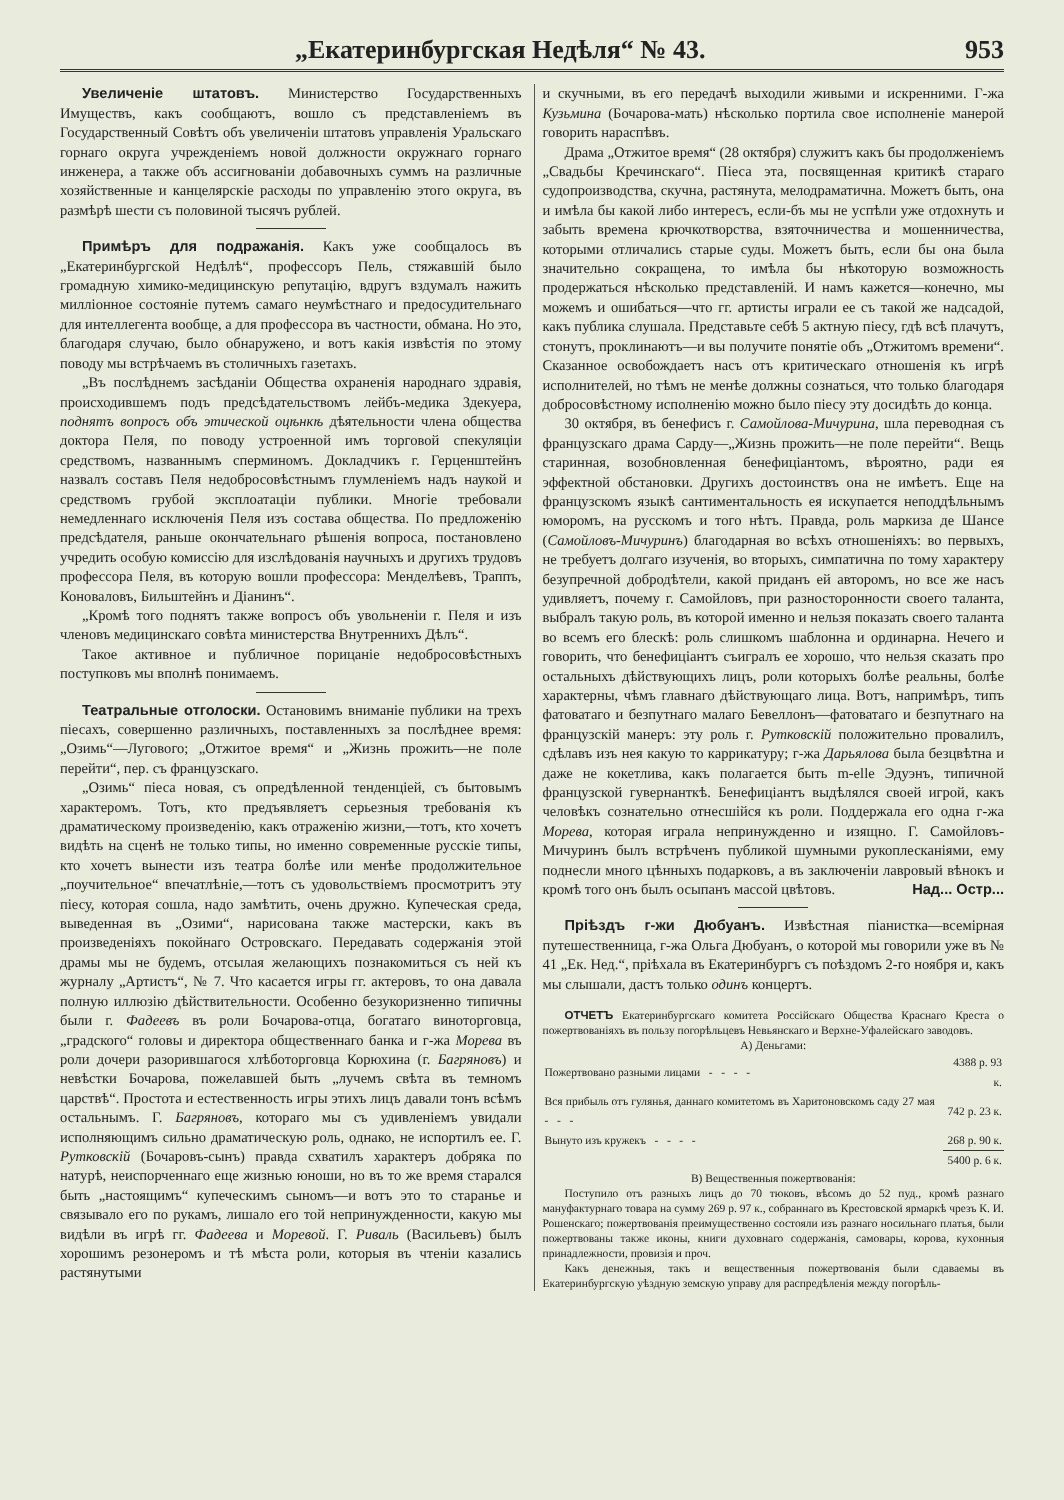„Екатеринбургская Недѣля“ № 43. 953
Увеличеніе штатовъ. Министерство Государственныхъ Имуществъ, какъ сообщаютъ, вошло съ представленіемъ въ Государственный Совѣтъ объ увеличеніи штатовъ управленія Уральскаго горнаго округа учрежденіемъ новой должности окружнаго горнаго инженера, а также объ ассигнованіи добавочныхъ суммъ на различные хозяйственные и канцелярскіе расходы по управленію этого округа, въ размѣрѣ шести съ половиной тысячъ рублей.
Примѣръ для подражанія. Какъ уже сообщалось въ „Екатеринбургской Недѣлѣ“, профессоръ Пель, стяжавшій было громадную химико-медицинскую репутацію, вдругъ вздумалъ нажить милліонное состояніе путемъ самаго неумѣстнаго и предосудительнаго для интеллегента вообще, а для профессора въ частности, обмана. Но это, благодаря случаю, было обнаружено, и вотъ какія извѣстія по этому поводу мы встрѣчаемъ въ столичныхъ газетахъ.
„Въ послѣднемъ засѣданіи Общества охраненія народнаго здравія, происходившемъ подъ предсѣдательствомъ лейбъ-медика Здекуера, поднятъ вопросъ объ этической оцѣнкѣ дѣятельности члена общества доктора Пеля, по поводу устроенной имъ торговой спекуляціи средствомъ, названнымъ сперминомъ. Докладчикъ г. Герценштейнъ назвалъ составъ Пеля недобросовѣстнымъ глумленіемъ надъ наукой и средствомъ грубой эксплоатаціи публики. Многіе требовали немедленнаго исключенія Пеля изъ состава общества. По предложенію предсѣдателя, раньше окончательнаго рѣшенія вопроса, постановлено учредить особую комиссію для изслѣдованія научныхъ и другихъ трудовъ профессора Пеля, въ которую вошли профессора: Менделѣевъ, Траппъ, Коноваловъ, Бильштейнъ и Діанинъ“.
„Кромѣ того поднятъ также вопросъ объ увольненіи г. Пеля и изъ членовъ медицинскаго совѣта министерства Внутреннихъ Дѣлъ“.
Такое активное и публичное порицаніе недобросовѣстныхъ поступковъ мы вполнѣ понимаемъ.
Театральные отголоски. Остановимъ вниманіе публики на трехъ піесахъ, совершенно различныхъ, поставленныхъ за послѣднее время: „Озимь“—Лугового; „Отжитое время“ и „Жизнь прожить—не поле перейти“, пер. съ французскаго.
„Озимь“ піеса новая, съ опредѣленной тенденціей, съ бытовымъ характеромъ. Тотъ, кто предъявляетъ серьезныя требованія къ драматическому произведенію, какъ отраженію жизни,—тотъ, кто хочетъ видѣть на сценѣ не только типы, но именно современные русскіе типы, кто хочетъ вынести изъ театра болѣе или менѣе продолжительное „поучительное“ впечатлѣніе,—тотъ съ удовольствіемъ просмотритъ эту піесу, которая сошла, надо замѣтить, очень дружно. Купеческая среда, выведенная въ „Озими“, нарисована также мастерски, какъ въ произведеніяхъ покойнаго Островскаго. Передавать содержанія этой драмы мы не будемъ, отсылая желающихъ познакомиться съ ней къ журналу „Артистъ“, № 7. Что касается игры гг. актеровъ, то она давала полную иллюзію дѣйствительности. Особенно безукоризненно типичны были г. Фадеевъ въ роли Бочарова-отца, богатаго виноторговца, „градского“ головы и директора общественнаго банка и г-жа Морева въ роли дочери разорившагося хлѣботорговца Корюхина (г. Багряновъ) и невѣстки Бочарова, пожелавшей быть „лучемъ свѣта въ темномъ царствѣ“. Простота и естественность игры этихъ лицъ давали тонъ всѣмъ остальнымъ. Г. Багряновъ, котораго мы съ удивленіемъ увидали исполняющимъ сильно драматическую роль, однако, не испортилъ ее. Г. Рутковскій (Бочаровъ-сынъ) правда схватилъ характеръ добряка по натурѣ, неиспорченнаго еще жизнью юноши, но въ то же время старался быть „настоящимъ“ купеческимъ сыномъ—и вотъ это то старанье и связывало его по рукамъ, лишало его той непринужденности, какую мы видѣли въ игрѣ гг. Фадеева и Моревой. Г. Риваль (Васильевъ) былъ хорошимъ резонеромъ и тѣ мѣста роли, которыя въ чтеніи казались растянутыми
и скучными, въ его передачѣ выходили живыми и искренними. Г-жа Кузьмина (Бочарова-мать) нѣсколько портила свое исполненіе манерой говорить нараспѣвъ.
Драма „Отжитое время“ (28 октября) служитъ какъ бы продолженіемъ „Свадьбы Кречинскаго“. Піеса эта, посвященная критикѣ стараго судопроизводства, скучна, растянута, мелодраматична. Можетъ быть, она и имѣла бы какой либо интересъ, если-бъ мы не успѣли уже отдохнуть и забыть времена крючкотворства, взяточничества и мошенничества, которыми отличались старые суды. Можетъ быть, если бы она была значительно сокращена, то имѣла бы нѣкоторую возможность продержаться нѣсколько представленій. И намъ кажется—конечно, мы можемъ и ошибаться—что гг. артисты играли ее съ такой же надсадой, какъ публика слушала. Представьте себѣ 5 актную піесу, гдѣ всѣ плачутъ, стонутъ, проклинаютъ—и вы получите понятіе объ „Отжитомъ времени“. Сказанное освобождаетъ насъ отъ критическаго отношенія къ игрѣ исполнителей, но тѣмъ не менѣе должны сознаться, что только благодаря добросовѣстному исполненію можно было піесу эту досидѣть до конца.
30 октября, въ бенефисъ г. Самойлова-Мичурина, шла переводная съ французскаго драма Сарду—„Жизнь прожить—не поле перейти“. Вещь старинная, возобновленная бенефиціантомъ, вѣроятно, ради ея эффектной обстановки. Другихъ достоинствъ она не имѣетъ. Еще на французскомъ языкѣ сантиментальность ея искупается неподдѣльнымъ юморомъ, на русскомъ и того нѣтъ. Правда, роль маркиза де Шансе (Самойловъ-Мичуринъ) благодарная во всѣхъ отношеніяхъ: во первыхъ, не требуетъ долгаго изученія, во вторыхъ, симпатична по тому характеру безупречной добродѣтели, какой приданъ ей авторомъ, но все же насъ удивляетъ, почему г. Самойловъ, при разносторонности своего таланта, выбралъ такую роль, въ которой именно и нельзя показать своего таланта во всемъ его блескѣ: роль слишкомъ шаблонна и ординарна. Нечего и говорить, что бенефиціантъ съигралъ ее хорошо, что нельзя сказать про остальныхъ дѣйствующихъ лицъ, роли которыхъ болѣе реальны, болѣе характерны, чѣмъ главнаго дѣйствующаго лица. Вотъ, напримѣръ, типъ фатоватаго и безпутнаго малаго Бевеллонъ—фатоватаго и безпутнаго на французскій манеръ: эту роль г. Рутковскій положительно провалилъ, сдѣлавъ изъ нея какую то каррикатуру; г-жа Дарьялова была безцвѣтна и даже не кокетлива, какъ полагается быть m-elle Эдуэнъ, типичной французской гувернанткѣ. Бенефиціантъ выдѣлялся своей игрой, какъ человѣкъ сознательно отнесшійся къ роли. Поддержала его одна г-жа Морева, которая играла непринужденно и изящно. Г. Самойловъ-Мичуринъ былъ встрѣченъ публикой шумными рукоплесканіями, ему поднесли много цѣнныхъ подарковъ, а въ заключеніи лавровый вѣнокъ и кромѣ того онъ былъ осыпанъ массой цвѣтовъ. Над... Остр...
Пріѣздъ г-жи Дюбуанъ. Извѣстная піанистка—всемірная путешественница, г-жа Ольга Дюбуанъ, о которой мы говорили уже въ № 41 „Ек. Нед.“, пріѣхала въ Екатеринбургъ съ поѣздомъ 2-го ноября и, какъ мы слышали, дастъ только одинъ концертъ.
ОТЧЕТЪ Екатеринбургскаго комитета Россійскаго Общества Краснаго Креста о пожертвованіяхъ въ пользу погорѣльцевъ Невьянскаго и Верхне-Уфалейскаго заводовъ.
А) Деньгами:
| Пожертвовано разными лицами - - - - | 4388 р. 93 к. |
| Вся прибыль отъ гулянья, даннаго комитетомъ въ Харитоновскомъ саду 27 мая - - - | 742 р. 23 к. |
| Вынуто изъ кружекъ - - - - | 268 р. 90 к. |
| | 5400 р. 6 к. |
В) Вещественныя пожертвованія:
Поступило отъ разныхъ лицъ до 70 тюковъ, вѣсомъ до 52 пуд., кромѣ разнаго мануфактурнаго товара на сумму 269 р. 97 к., собраннаго въ Крестовской ярмаркѣ чрезъ К. И. Рошенскаго; пожертвованія преимущественно состояли изъ разнаго носильнаго платья, были пожертвованы также иконы, книги духовнаго содержанія, самовары, корова, кухонныя принадлежности, провизія и проч.
Какъ денежныя, такъ и вещественныя пожертвованія были сдаваемы въ Екатеринбургскую уѣздную земскую управу для распредѣленія между погорѣль-